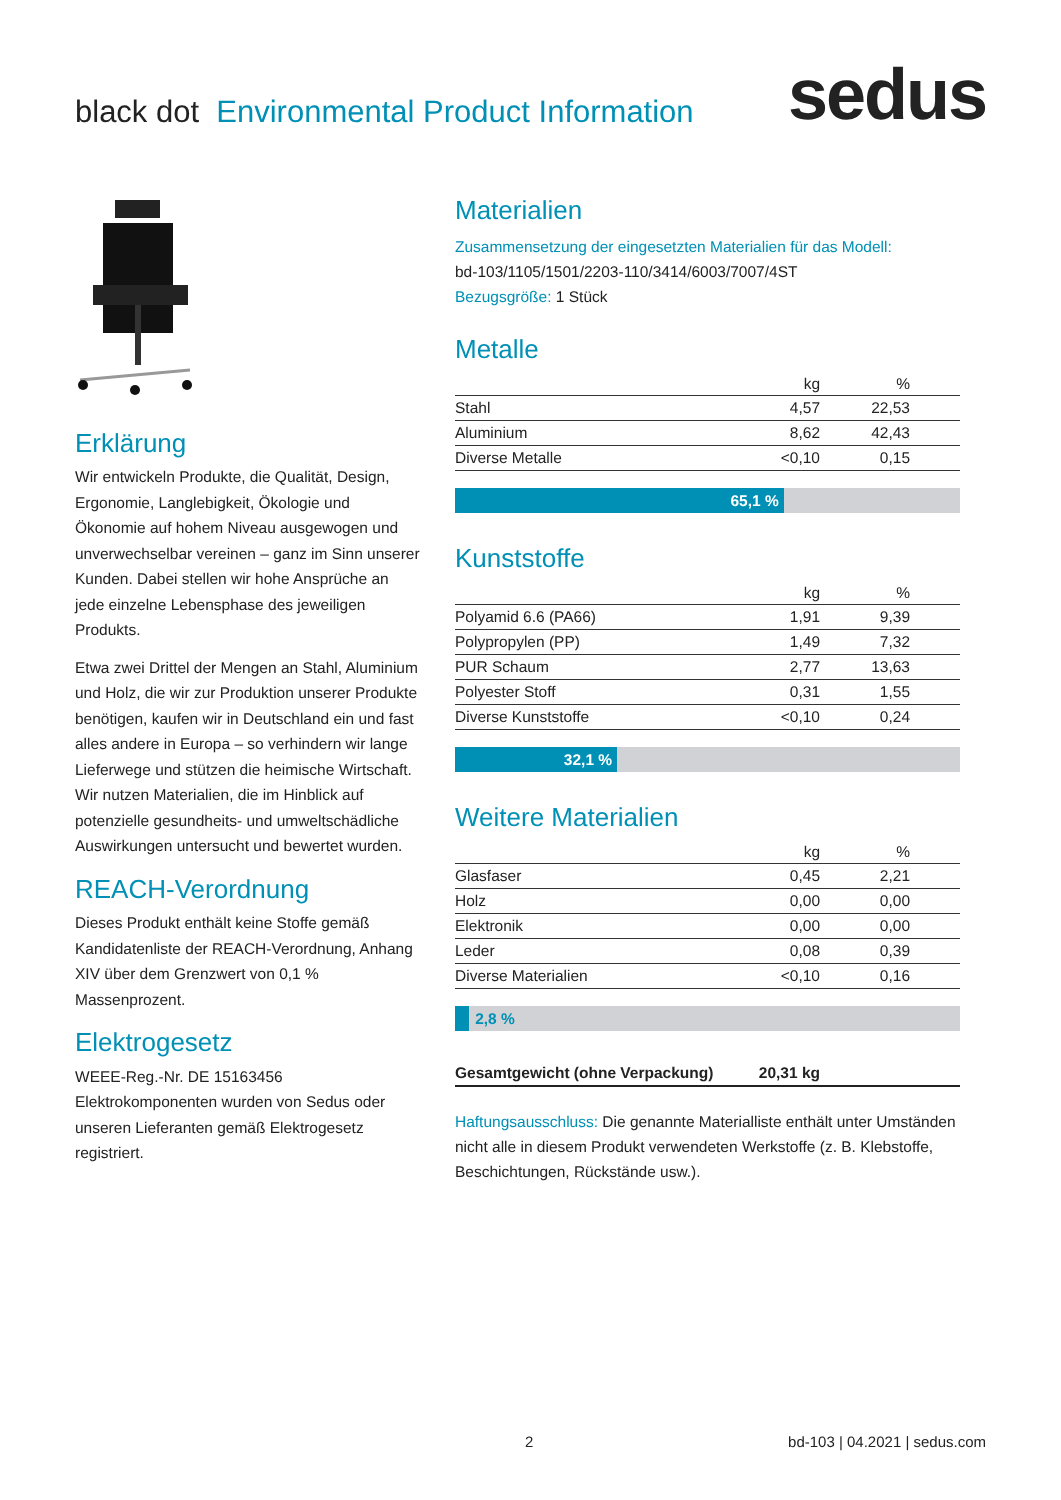black dot Environmental Product Information
sedus
Erklärung
Wir entwickeln Produkte, die Qualität, Design, Ergonomie, Langlebigkeit, Ökologie und Ökonomie auf hohem Niveau ausgewogen und unverwechselbar vereinen – ganz im Sinn unserer Kunden. Dabei stellen wir hohe Ansprüche an jede einzelne Lebensphase des jeweiligen Produkts.
Etwa zwei Drittel der Mengen an Stahl, Aluminium und Holz, die wir zur Produktion unserer Produkte benötigen, kaufen wir in Deutschland ein und fast alles andere in Europa – so verhindern wir lange Lieferwege und stützen die heimische Wirtschaft. Wir nutzen Materialien, die im Hinblick auf potenzielle gesundheits- und umweltschädliche Auswirkungen untersucht und bewertet wurden.
REACH-Verordnung
Dieses Produkt enthält keine Stoffe gemäß Kandidatenliste der REACH-Verordnung, Anhang XIV über dem Grenzwert von 0,1 % Massenprozent.
Elektrogesetz
WEEE-Reg.-Nr. DE 15163456
Elektrokomponenten wurden von Sedus oder unseren Lieferanten gemäß Elektrogesetz registriert.
Materialien
Zusammensetzung der eingesetzten Materialien für das Modell:
bd-103/1105/1501/2203-110/3414/6003/7007/4ST
Bezugsgröße: 1 Stück
Metalle
| | kg | % | |
| --- | --- | --- | --- |
| Stahl | 4,57 | 22,53 | |
| Aluminium | 8,62 | 42,43 | |
| Diverse Metalle | <0,10 | 0,15 | |
65,1 %
Kunststoffe
| | kg | % | |
| --- | --- | --- | --- |
| Polyamid 6.6 (PA66) | 1,91 | 9,39 | |
| Polypropylen (PP) | 1,49 | 7,32 | |
| PUR Schaum | 2,77 | 13,63 | |
| Polyester Stoff | 0,31 | 1,55 | |
| Diverse Kunststoffe | <0,10 | 0,24 | |
32,1 %
Weitere Materialien
| | kg | % | |
| --- | --- | --- | --- |
| Glasfaser | 0,45 | 2,21 | |
| Holz | 0,00 | 0,00 | |
| Elektronik | 0,00 | 0,00 | |
| Leder | 0,08 | 0,39 | |
| Diverse Materialien | <0,10 | 0,16 | |
2,8 %
| Gesamtgewicht (ohne Verpackung) | 20,31 kg | |
Haftungsausschluss: Die genannte Materialliste enthält unter Umständen nicht alle in diesem Produkt verwendeten Werkstoffe (z. B. Klebstoffe, Beschichtungen, Rückstände usw.).
2 bd-103 | 04.2021 | sedus.com